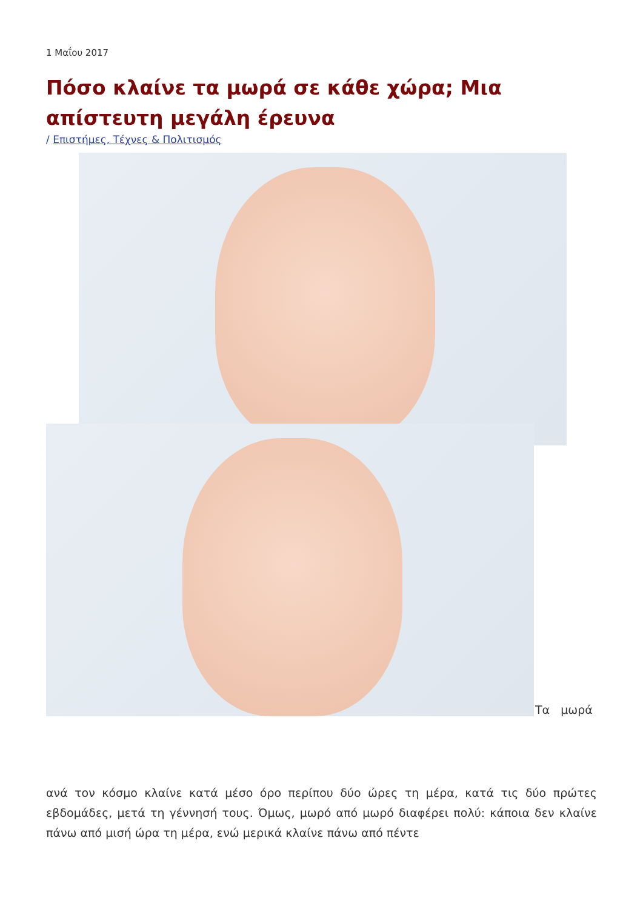1 Μαΐου 2017
Πόσο κλαίνε τα μωρά σε κάθε χώρα; Μια απίστευτη μεγάλη έρευνα
/ Επιστήμες, Τέχνες & Πολιτισμός
Τα μωρά
ανά τον κόσμο κλαίνε κατά μέσο όρο περίπου δύο ώρες τη μέρα, κατά τις δύο πρώτες εβδομάδες, μετά τη γέννησή τους. Όμως, μωρό από μωρό διαφέρει πολύ: κάποια δεν κλαίνε πάνω από μισή ώρα τη μέρα, ενώ μερικά κλαίνε πάνω από πέντε